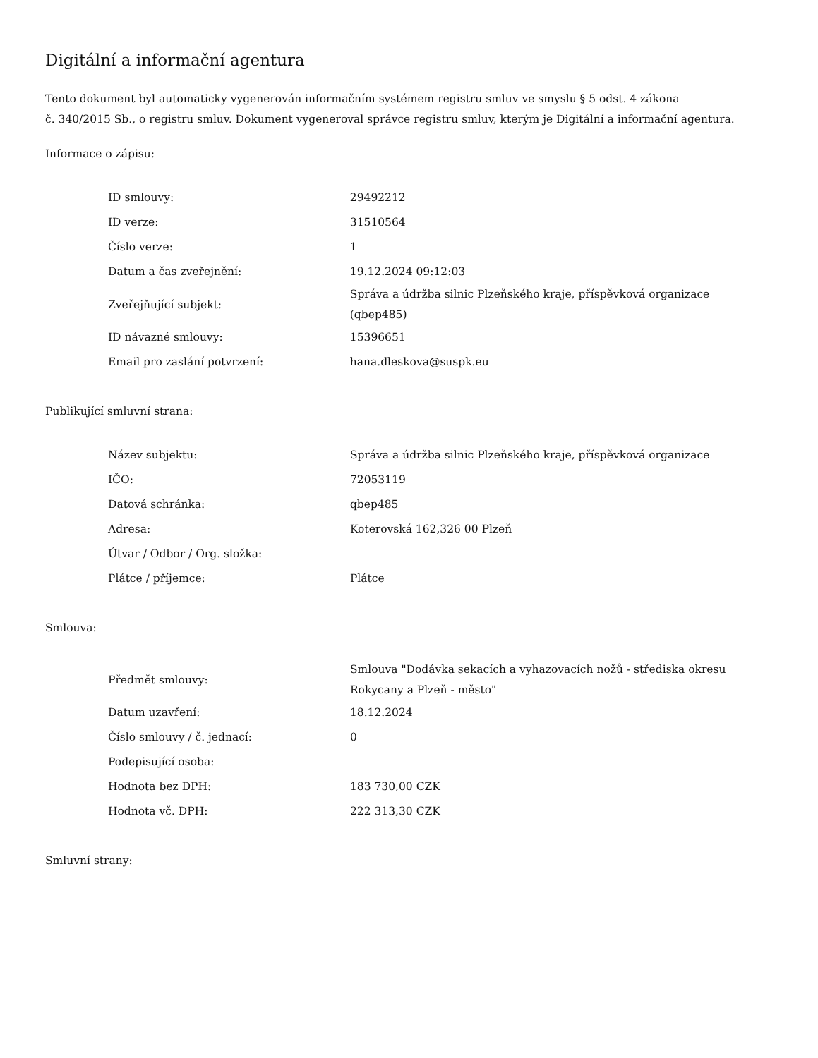Digitální a informační agentura
Tento dokument byl automaticky vygenerován informačním systémem registru smluv ve smyslu § 5 odst. 4 zákona
č. 340/2015 Sb., o registru smluv. Dokument vygeneroval správce registru smluv, kterým je Digitální a informační agentura.
Informace o zápisu:
| ID smlouvy: | 29492212 |
| ID verze: | 31510564 |
| Číslo verze: | 1 |
| Datum a čas zveřejnění: | 19.12.2024 09:12:03 |
| Zveřejňující subjekt: | Správa a údržba silnic Plzeňského kraje, příspěvková organizace (qbep485) |
| ID návazné smlouvy: | 15396651 |
| Email pro zaslání potvrzení: | hana.dleskova@suspk.eu |
Publikující smluvní strana:
| Název subjektu: | Správa a údržba silnic Plzeňského kraje, příspěvková organizace |
| IČO: | 72053119 |
| Datová schránka: | qbep485 |
| Adresa: | Koterovská 162,326 00 Plzeň |
| Útvar / Odbor / Org. složka: | |
| Plátce / příjemce: | Plátce |
Smlouva:
| Předmět smlouvy: | Smlouva "Dodávka sekacích a vyhazovacích nožů - střediska okresu Rokycany a Plzeň - město" |
| Datum uzavření: | 18.12.2024 |
| Číslo smlouvy / č. jednací: | 0 |
| Podepisující osoba: | |
| Hodnota bez DPH: | 183 730,00 CZK |
| Hodnota vč. DPH: | 222 313,30 CZK |
Smluvní strany: